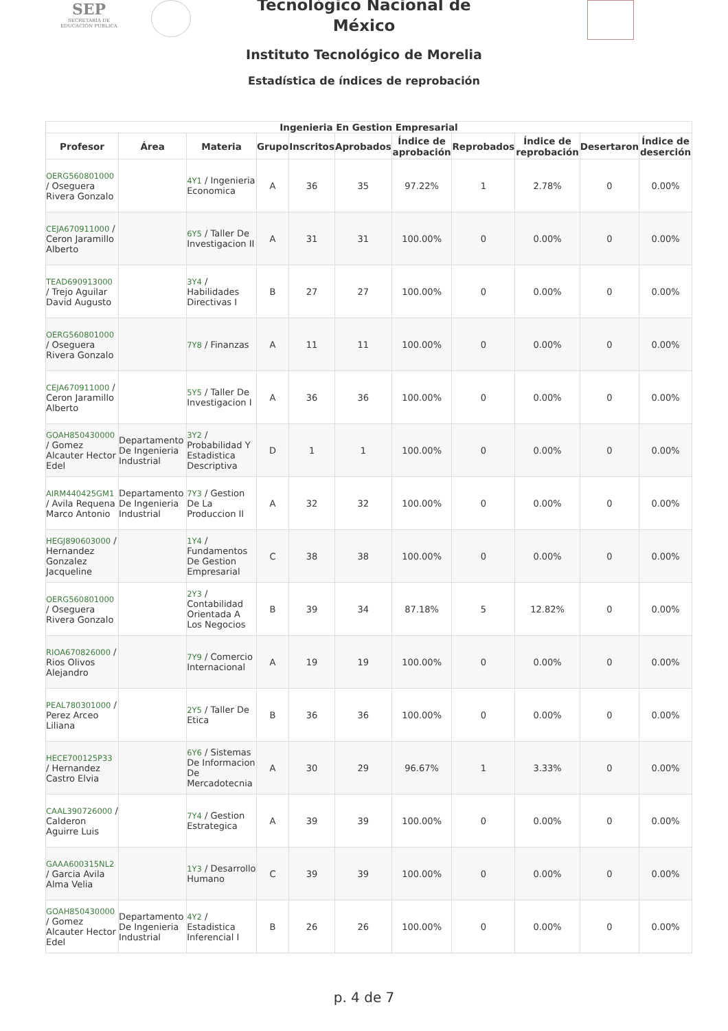SEP
SECRETARÍA DE
EDUCACIÓN PÚBLICA
Tecnológico Nacional de
México
Instituto Tecnológico de Morelia
Estadística de índices de reprobación
| Ingenieria En Gestion Empresarial | | | | | | | | | | |
| --- | --- | --- | --- | --- | --- | --- | --- | --- | --- | --- |
| Profesor | Área | Materia | Grupo | Inscritos | Aprobados | Índice de aprobación | Reprobados | Índice de reprobación | Desertaron | Índice de deserción |
| OERG560801000 / Oseguera Rivera Gonzalo | | 4Y1 / Ingenieria Economica | A | 36 | 35 | 97.22% | 1 | 2.78% | 0 | 0.00% |
| CEJA670911000 / Ceron Jaramillo Alberto | | 6Y5 / Taller De Investigacion II | A | 31 | 31 | 100.00% | 0 | 0.00% | 0 | 0.00% |
| TEAD690913000 / Trejo Aguilar David Augusto | | 3Y4 / Habilidades Directivas I | B | 27 | 27 | 100.00% | 0 | 0.00% | 0 | 0.00% |
| OERG560801000 / Oseguera Rivera Gonzalo | | 7Y8 / Finanzas | A | 11 | 11 | 100.00% | 0 | 0.00% | 0 | 0.00% |
| CEJA670911000 / Ceron Jaramillo Alberto | | 5Y5 / Taller De Investigacion I | A | 36 | 36 | 100.00% | 0 | 0.00% | 0 | 0.00% |
| GOAH850430000 / Gomez Alcauter Hector Edel | Departamento De Ingenieria Industrial | 3Y2 / Probabilidad Y Estadistica Descriptiva | D | 1 | 1 | 100.00% | 0 | 0.00% | 0 | 0.00% |
| AIRM440425GM1 / Avila Requena Marco Antonio | Departamento De Ingenieria Industrial | 7Y3 / Gestion De La Produccion II | A | 32 | 32 | 100.00% | 0 | 0.00% | 0 | 0.00% |
| HEGJ890603000 / Hernandez Gonzalez Jacqueline | | 1Y4 / Fundamentos De Gestion Empresarial | C | 38 | 38 | 100.00% | 0 | 0.00% | 0 | 0.00% |
| OERG560801000 / Oseguera Rivera Gonzalo | | 2Y3 / Contabilidad Orientada A Los Negocios | B | 39 | 34 | 87.18% | 5 | 12.82% | 0 | 0.00% |
| RIOA670826000 / Rios Olivos Alejandro | | 7Y9 / Comercio Internacional | A | 19 | 19 | 100.00% | 0 | 0.00% | 0 | 0.00% |
| PEAL780301000 / Perez Arceo Liliana | | 2Y5 / Taller De Etica | B | 36 | 36 | 100.00% | 0 | 0.00% | 0 | 0.00% |
| HECE700125P33 / Hernandez Castro Elvia | | 6Y6 / Sistemas De Informacion De Mercadotecnia | A | 30 | 29 | 96.67% | 1 | 3.33% | 0 | 0.00% |
| CAAL390726000 / Calderon Aguirre Luis | | 7Y4 / Gestion Estrategica | A | 39 | 39 | 100.00% | 0 | 0.00% | 0 | 0.00% |
| GAAA600315NL2 / Garcia Avila Alma Velia | | 1Y3 / Desarrollo Humano | C | 39 | 39 | 100.00% | 0 | 0.00% | 0 | 0.00% |
| GOAH850430000 / Gomez Alcauter Hector Edel | Departamento De Ingenieria Industrial | 4Y2 / Estadistica Inferencial I | B | 26 | 26 | 100.00% | 0 | 0.00% | 0 | 0.00% |
p. 4 de 7